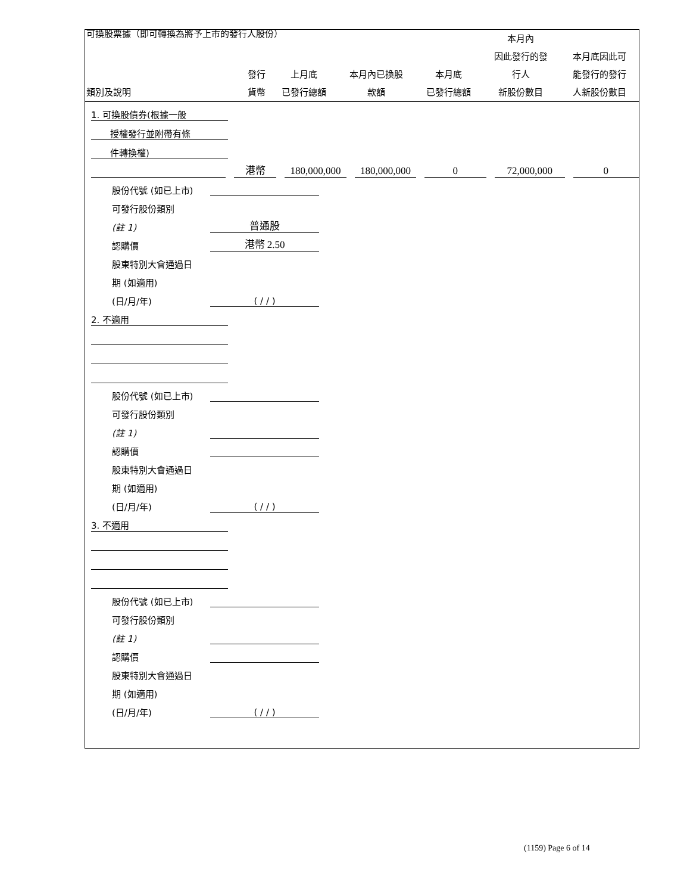可換股票據（即可轉換為將予上市的發行人股份）
| 類別及說明 | 發行 貨幣 | 上月底 已發行總額 | 本月內已換股 款額 | 本月底 已發行總額 | 本月內 因此發行的發 行人 新股份數目 | 本月底因此可 能發行的發行 人新股份數目 |
| --- | --- | --- | --- | --- | --- | --- |
1. 可換股債券(根據一般
授權發行並附帶有條
件轉換權)
港幣 180,000,000 180,000,000 0 72,000,000 0
股份代號 (如已上市)
可發行股份類別
(註 1) 普通股
認購價 港幣 2.50
股東特別大會通過日
期 (如適用)
(日/月/年) ( / / )
2. 不適用
股份代號 (如已上市)
可發行股份類別
(註 1)
認購價
股東特別大會通過日
期 (如適用)
(日/月/年) ( / / )
3. 不適用
股份代號 (如已上市)
可發行股份類別
(註 1)
認購價
股東特別大會通過日
期 (如適用)
(日/月/年) ( / / )
(1159) Page 6 of 14